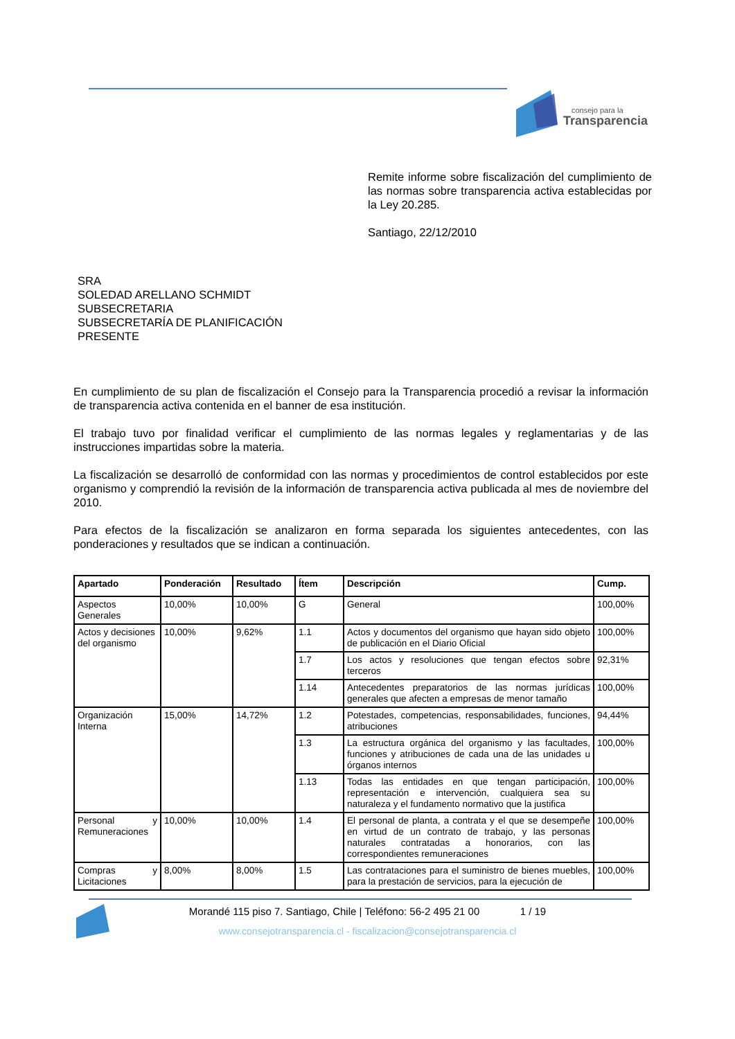consejo para la
Transparencia
Remite informe sobre fiscalización del cumplimiento de las normas sobre transparencia activa establecidas por la Ley 20.285.
Santiago, 22/12/2010
SRA
SOLEDAD ARELLANO SCHMIDT
SUBSECRETARIA
SUBSECRETARÍA DE PLANIFICACIÓN
PRESENTE
En cumplimiento de su plan de fiscalización el Consejo para la Transparencia procedió a revisar la información de transparencia activa contenida en el banner de esa institución.
El trabajo tuvo por finalidad verificar el cumplimiento de las normas legales y reglamentarias y de las instrucciones impartidas sobre la materia.
La fiscalización se desarrolló de conformidad con las normas y procedimientos de control establecidos por este organismo y comprendió la revisión de la información de transparencia activa publicada al mes de noviembre del 2010.
Para efectos de la fiscalización se analizaron en forma separada los siguientes antecedentes, con las ponderaciones y resultados que se indican a continuación.
| Apartado | Ponderación | Resultado | Ítem | Descripción | Cump. |
| --- | --- | --- | --- | --- | --- |
| Aspectos Generales | 10,00% | 10,00% | G | General | 100,00% |
| Actos y decisiones del organismo | 10,00% | 9,62% | 1.1 | Actos y documentos del organismo que hayan sido objeto de publicación en el Diario Oficial | 100,00% |
| | | | 1.7 | Los actos y resoluciones que tengan efectos sobre terceros | 92,31% |
| | | | 1.14 | Antecedentes preparatorios de las normas jurídicas generales que afecten a empresas de menor tamaño | 100,00% |
| Organización Interna | 15,00% | 14,72% | 1.2 | Potestades, competencias, responsabilidades, funciones, atribuciones | 94,44% |
| | | | 1.3 | La estructura orgánica del organismo y las facultades, funciones y atribuciones de cada una de las unidades u órganos internos | 100,00% |
| | | | 1.13 | Todas las entidades en que tengan participación, representación e intervención, cualquiera sea su naturaleza y el fundamento normativo que la justifica | 100,00% |
| Personal y Remuneraciones | 10,00% | 10,00% | 1.4 | El personal de planta, a contrata y el que se desempeñe en virtud de un contrato de trabajo, y las personas naturales contratadas a honorarios, con las correspondientes remuneraciones | 100,00% |
| Compras y Licitaciones | 8,00% | 8,00% | 1.5 | Las contrataciones para el suministro de bienes muebles, para la prestación de servicios, para la ejecución de | 100,00% |
Morandé 115 piso 7. Santiago, Chile | Teléfono: 56-2 495 21 00 1 / 19
www.consejotransparencia.cl - fiscalizacion@consejotransparencia.cl